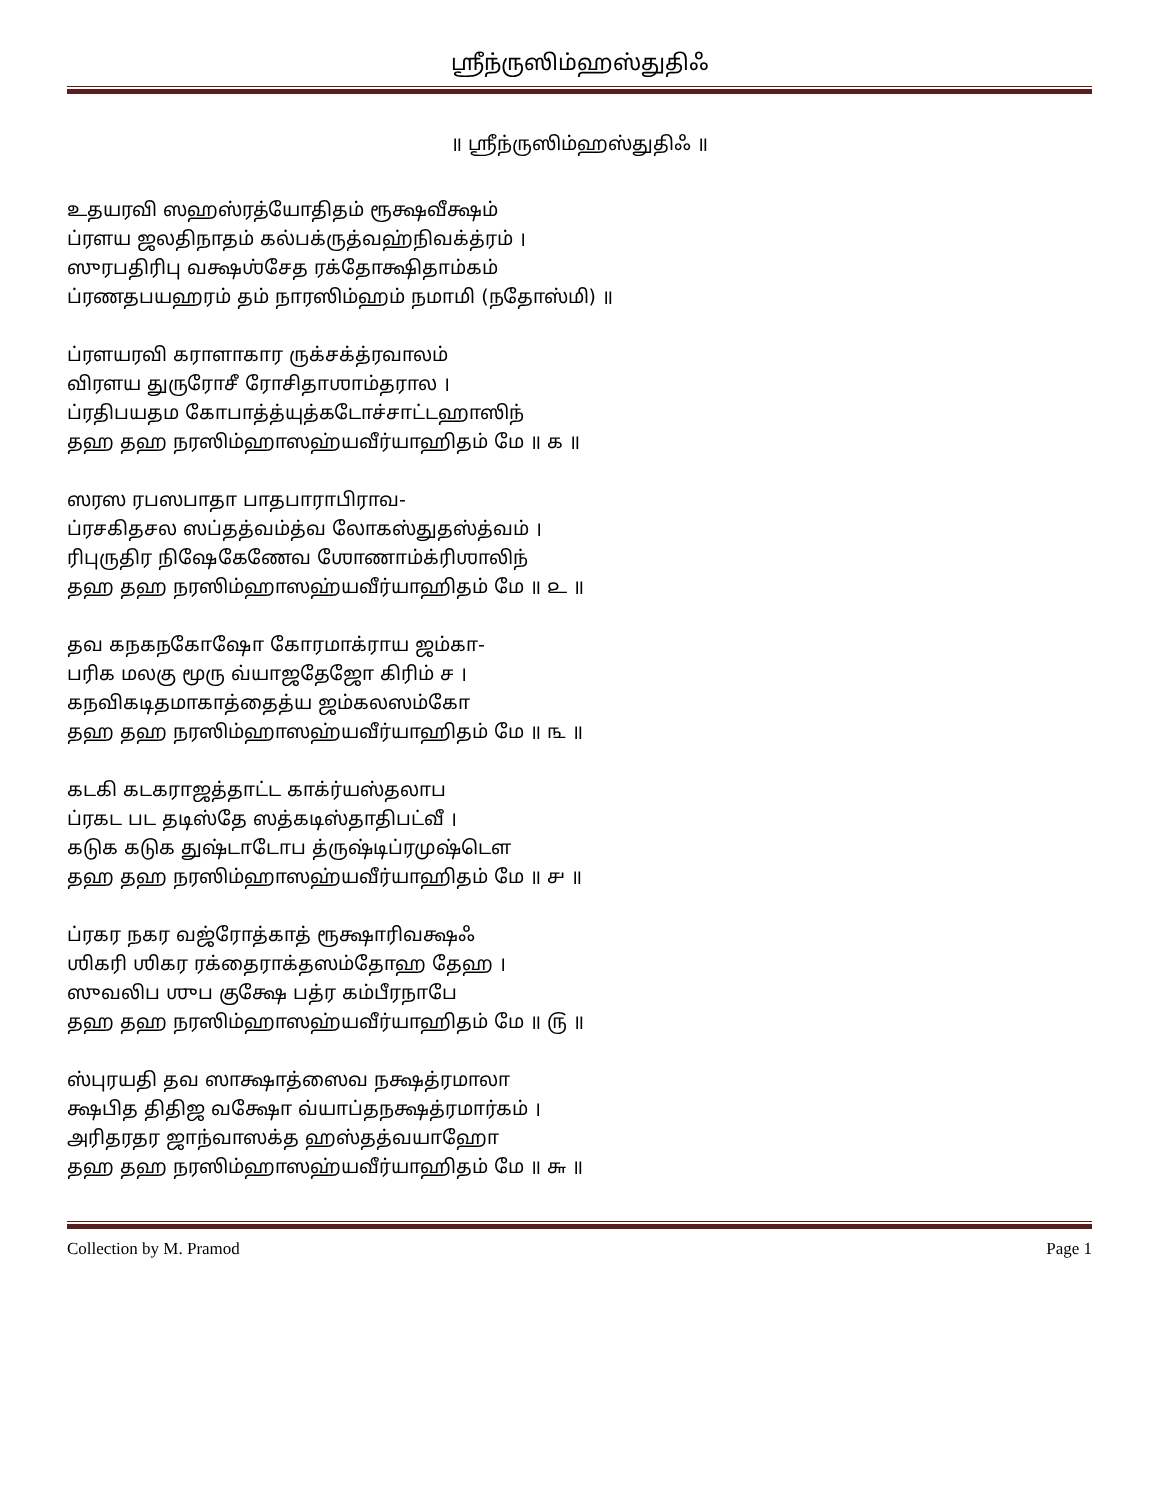ஶ்ரீந்ருஸிம்ஹஸ்துதிஃ
॥ ஶ்ரீந்ருஸிம்ஹஸ்துதிஃ ॥
உதயரவி ஸஹஸ்ரத்யோதிதம் ரூக்ஷவீக்ஷம்
ப்ரளய ஜலதிநாதம் கல்பக்ருத்வஹ்நிவக்த்ரம் ।
ஸுரபதிரிபு வக்ஷஶ்சேத ரக்தோக்ஷிதாம்கம்
ப்ரணதபயஹரம் தம் நாரஸிம்ஹம் நமாமி (நதோஸ்மி) ॥
ப்ரளயரவி கராளாகார ருக்சக்த்ரவாலம்
விரளய துருரோசீ ரோசிதாஶாம்தரால ।
ப்ரதிபயதம கோபாத்த்யுத்கடோச்சாட்டஹாஸிந்
தஹ தஹ நரஸிம்ஹாஸஹ்யவீர்யாஹிதம் மே ॥ ௧ ॥
ஸரஸ ரபஸபாதா பாதபாராபிராவ-
ப்ரசகிதசல ஸப்தத்வம்த்வ லோகஸ்துதஸ்த்வம் ।
ரிபுருதிர நிஷேகேணேவ ஶோணாம்க்ரிஶாலிந்
தஹ தஹ நரஸிம்ஹாஸஹ்யவீர்யாஹிதம் மே ॥ ௨ ॥
தவ கநகநகோஷோ கோரமாக்ராய ஜம்கா-
பரிக மலகு மூரு வ்யாஜதேஜோ கிரிம் ச ।
கநவிகடிதமாகாத்தைத்ய ஜம்கலஸம்கோ
தஹ தஹ நரஸிம்ஹாஸஹ்யவீர்யாஹிதம் மே ॥ ௩ ॥
கடகி கடகராஜத்தாட்ட காக்ர்யஸ்தலாப
ப்ரகட பட தடிஸ்தே ஸத்கடிஸ்தாதிபட்வீ ।
கடுக கடுக துஷ்டாடோப த்ருஷ்டிப்ரமுஷ்டௌ
தஹ தஹ நரஸிம்ஹாஸஹ்யவீர்யாஹிதம் மே ॥ ௪ ॥
ப்ரகர நகர வஜ்ரோத்காத் ரூக்ஷாரிவக்ஷஃ
ஶிகரி ஶிகர ரக்தைராக்தஸம்தோஹ தேஹ ।
ஸுவலிப ஶுப குக்ஷே பத்ர கம்பீரநாபே
தஹ தஹ நரஸிம்ஹாஸஹ்யவீர்யாஹிதம் மே ॥ ௫ ॥
ஸ்புரயதி தவ ஸாக்ஷாத்ஸைவ நக்ஷத்ரமாலா
க்ஷபித திதிஜ வக்ஷோ வ்யாப்தநக்ஷத்ரமார்கம் ।
அரிதரதர ஜாந்வாஸக்த ஹஸ்தத்வயாஹோ
தஹ தஹ நரஸிம்ஹாஸஹ்யவீர்யாஹிதம் மே ॥ ௬ ॥
Collection by M. Pramod Page 1